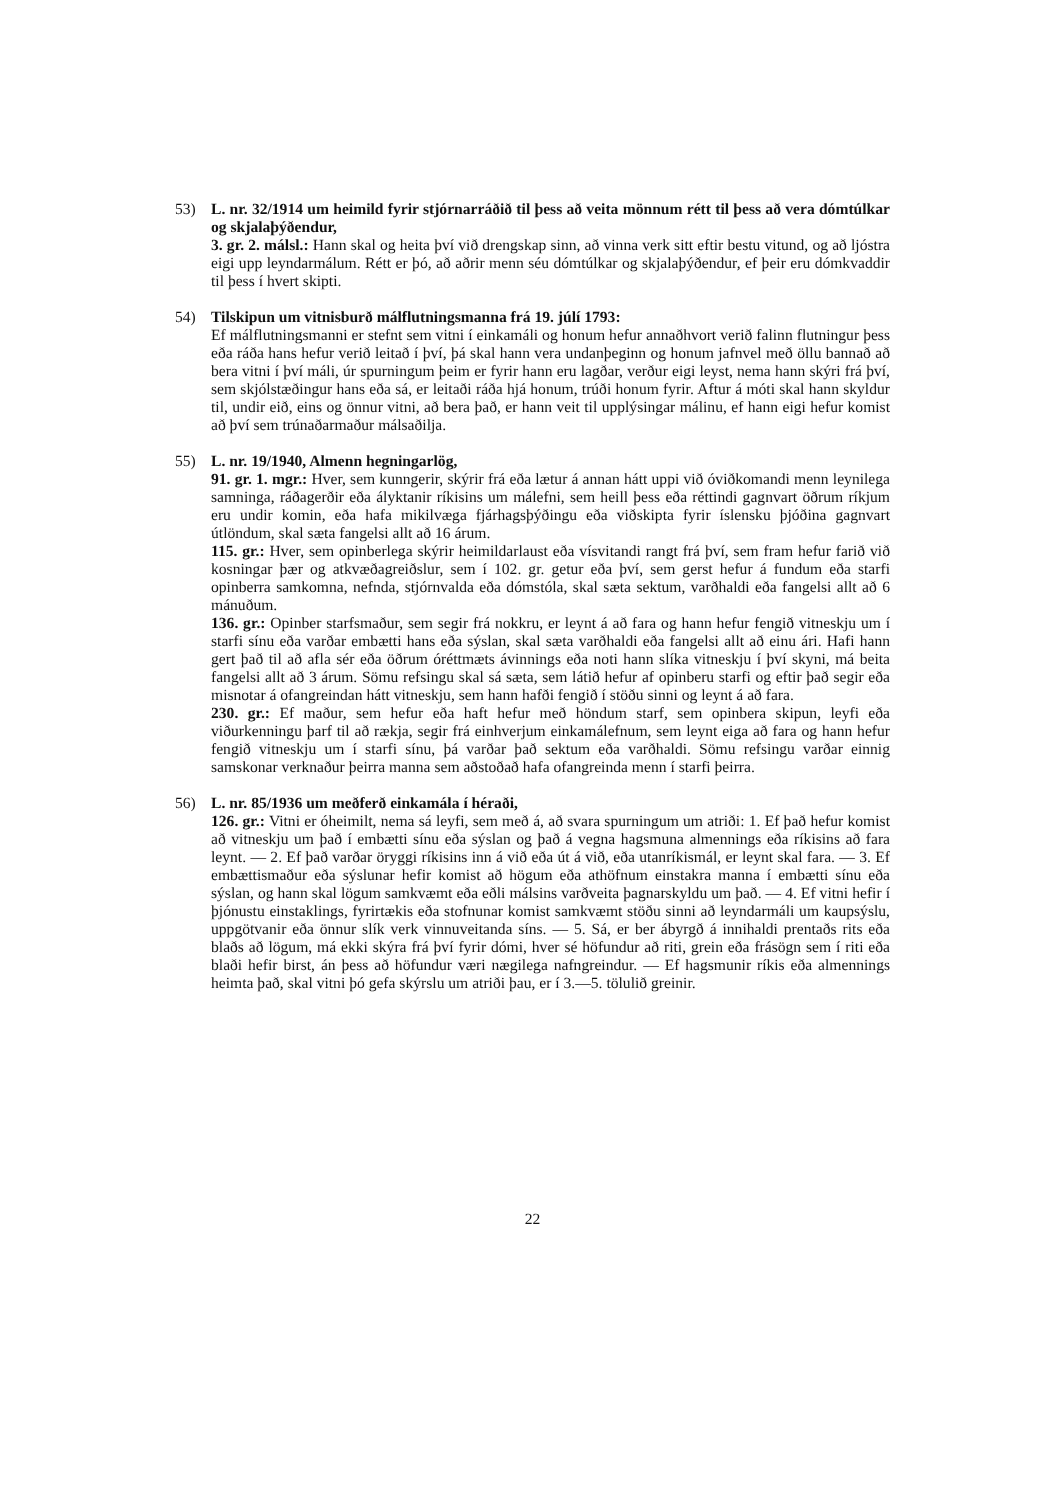53) L. nr. 32/1914 um heimild fyrir stjórnarráðið til þess að veita mönnum rétt til þess að vera dómtúlkar og skjalaþýðendur,
3. gr. 2. málsl.: Hann skal og heita því við drengskap sinn, að vinna verk sitt eftir bestu vitund, og að ljóstra eigi upp leyndarmálum. Rétt er þó, að aðrir menn séu dómtúlkar og skjalaþýðendur, ef þeir eru dómkvaddir til þess í hvert skipti.
54) Tilskipun um vitnisburð málflutningsmanna frá 19. júlí 1793:
Ef málflutningsmanni er stefnt sem vitni í einkamáli og honum hefur annaðhvort verið falinn flutningur þess eða ráða hans hefur verið leitað í því, þá skal hann vera undanþeginn og honum jafnvel með öllu bannað að bera vitni í því máli, úr spurningum þeim er fyrir hann eru lagðar, verður eigi leyst, nema hann skýri frá því, sem skjólstæðingur hans eða sá, er leitaði ráða hjá honum, trúði honum fyrir. Aftur á móti skal hann skyldur til, undir eið, eins og önnur vitni, að bera það, er hann veit til upplýsingar málinu, ef hann eigi hefur komist að því sem trúnaðarmaður málsaðilja.
55) L. nr. 19/1940, Almenn hegningarlög,
91. gr. 1. mgr.: Hver, sem kunngerir, skýrir frá eða lætur á annan hátt uppi við óviðkomandi menn leynilega samninga, ráðagerðir eða ályktanir ríkisins um málefni, sem heill þess eða réttindi gagnvart öðrum ríkjum eru undir komin, eða hafa mikilvæga fjárhagsþýðingu eða viðskipta fyrir íslensku þjóðina gagnvart útlöndum, skal sæta fangelsi allt að 16 árum.
115. gr.: Hver, sem opinberlega skýrir heimildarlaust eða vísvitandi rangt frá því, sem fram hefur farið við kosningar þær og atkvæðagreiðslur, sem í 102. gr. getur eða því, sem gerst hefur á fundum eða starfi opinberra samkomna, nefnda, stjórnvalda eða dómstóla, skal sæta sektum, varðhaldi eða fangelsi allt að 6 mánuðum.
136. gr.: Opinber starfsmaður, sem segir frá nokkru, er leynt á að fara og hann hefur fengið vitneskju um í starfi sínu eða varðar embætti hans eða sýslan, skal sæta varðhaldi eða fangelsi allt að einu ári. Hafi hann gert það til að afla sér eða öðrum óréttmæts ávinnings eða noti hann slíka vitneskju í því skyni, má beita fangelsi allt að 3 árum. Sömu refsingu skal sá sæta, sem látið hefur af opinberu starfi og eftir það segir eða misnotar á ofangreindan hátt vitneskju, sem hann hafði fengið í stöðu sinni og leynt á að fara.
230. gr.: Ef maður, sem hefur eða haft hefur með höndum starf, sem opinbera skipun, leyfi eða viðurkenningu þarf til að rækja, segir frá einhverjum einkamálefnum, sem leynt eiga að fara og hann hefur fengið vitneskju um í starfi sínu, þá varðar það sektum eða varðhaldi. Sömu refsingu varðar einnig samskonar verknaður þeirra manna sem aðstoðað hafa ofangreinda menn í starfi þeirra.
56) L. nr. 85/1936 um meðferð einkamála í héraði,
126. gr.: Vitni er óheimilt, nema sá leyfi, sem með á, að svara spurningum um atriði: 1. Ef það hefur komist að vitneskju um það í embætti sínu eða sýslan og það á vegna hagsmuna almennings eða ríkisins að fara leynt. — 2. Ef það varðar öryggi ríkisins inn á við eða út á við, eða utanríkismál, er leynt skal fara. — 3. Ef embættismaður eða sýslunar hefir komist að högum eða athöfnum einstakra manna í embætti sínu eða sýslan, og hann skal lögum samkvæmt eða eðli málsins varðveita þagnarskyldu um það. — 4. Ef vitni hefir í þjónustu einstaklings, fyrirtækis eða stofnunar komist samkvæmt stöðu sinni að leyndarmáli um kaupsýslu, uppgötvanir eða önnur slík verk vinnuveitanda síns. — 5. Sá, er ber ábyrgð á innihaldi prentaðs rits eða blaðs að lögum, má ekki skýra frá því fyrir dómi, hver sé höfundur að riti, grein eða frásögn sem í riti eða blaði hefir birst, án þess að höfundur væri nægilega nafngreindur. — Ef hagsmunir ríkis eða almennings heimta það, skal vitni þó gefa skýrslu um atriði þau, er í 3.—5. tölulið greinir.
22